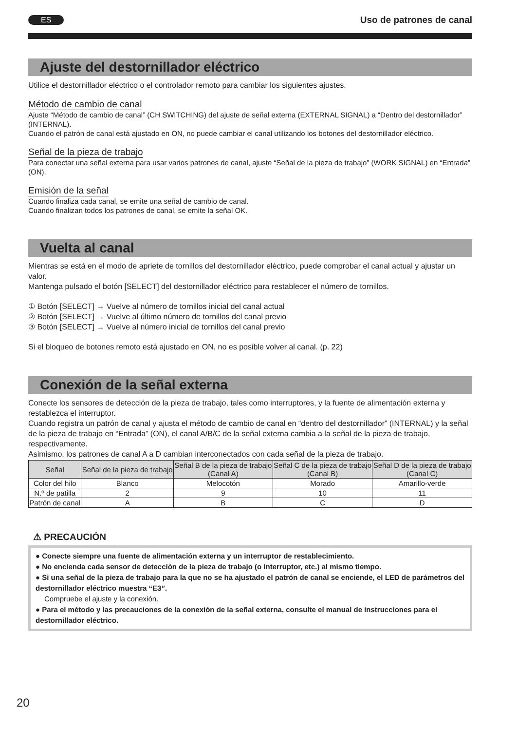ES Uso de patrones de canal
Ajuste del destornillador eléctrico
Utilice el destornillador eléctrico o el controlador remoto para cambiar los siguientes ajustes.
Método de cambio de canal
Ajuste “Método de cambio de canal” (CH SWITCHING) del ajuste de señal externa (EXTERNAL SIGNAL) a “Dentro del destornillador” (INTERNAL).
Cuando el patrón de canal está ajustado en ON, no puede cambiar el canal utilizando los botones del destornillador eléctrico.
Señal de la pieza de trabajo
Para conectar una señal externa para usar varios patrones de canal, ajuste “Señal de la pieza de trabajo” (WORK SIGNAL) en “Entrada” (ON).
Emisión de la señal
Cuando finaliza cada canal, se emite una señal de cambio de canal.
Cuando finalizan todos los patrones de canal, se emite la señal OK.
Vuelta al canal
Mientras se está en el modo de apriete de tornillos del destornillador eléctrico, puede comprobar el canal actual y ajustar un valor.
Mantenga pulsado el botón [SELECT] del destornillador eléctrico para restablecer el número de tornillos.
① Botón [SELECT] → Vuelve al número de tornillos inicial del canal actual
② Botón [SELECT] → Vuelve al último número de tornillos del canal previo
③ Botón [SELECT] → Vuelve al número inicial de tornillos del canal previo
Si el bloqueo de botones remoto está ajustado en ON, no es posible volver al canal. (p. 22)
Conexión de la señal externa
Conecte los sensores de detección de la pieza de trabajo, tales como interruptores, y la fuente de alimentación externa y restablezca el interruptor.
Cuando registra un patrón de canal y ajusta el método de cambio de canal en “dentro del destornillador” (INTERNAL) y la señal de la pieza de trabajo en “Entrada” (ON), el canal A/B/C de la señal externa cambia a la señal de la pieza de trabajo, respectivamente.
Asimismo, los patrones de canal A a D cambian interconectados con cada señal de la pieza de trabajo.
| Señal | Señal de la pieza de trabajo | Señal B de la pieza de trabajo (Canal A) | Señal C de la pieza de trabajo (Canal B) | Señal D de la pieza de trabajo (Canal C) |
| --- | --- | --- | --- | --- |
| Color del hilo | Blanco | Melocotón | Morado | Amarillo-verde |
| N.º de patilla | 2 | 9 | 10 | 11 |
| Patrón de canal | A | B | C | D |
⚠ PRECAUCIÓN
● Conecte siempre una fuente de alimentación externa y un interruptor de restablecimiento.
● No encienda cada sensor de detección de la pieza de trabajo (o interruptor, etc.) al mismo tiempo.
● Si una señal de la pieza de trabajo para la que no se ha ajustado el patrón de canal se enciende, el LED de parámetros del destornillador eléctrico muestra “E3”.
Compruebe el ajuste y la conexión.
● Para el método y las precauciones de la conexión de la señal externa, consulte el manual de instrucciones para el destornillador eléctrico.
20